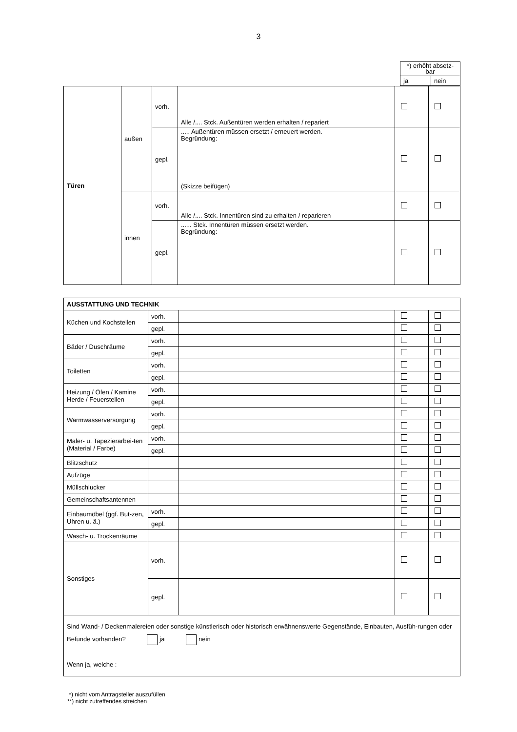3
| *) erhöht absetz- bar | |
| ja | nein |
| Türen | außen | vorh. | Alle /.... Stck. Außentüren werden erhalten / repariert | | |
| | | gepl. | ..... Außentüren müssen ersetzt / erneuert werden. Begründung: (Skizze beifügen) | | |
| | innen | vorh. | Alle /.... Stck. Innentüren sind zu erhalten / reparieren | | |
| | | gepl. | ...... Stck. Innentüren müssen ersetzt werden. Begründung: | | |
| AUSSTATTUNG UND TECHNIK | | | | |
| Küchen und Kochstellen | vorh. | | | |
| | gepl. | | | |
| Bäder / Duschräume | vorh. | | | |
| | gepl. | | | |
| Toiletten | vorh. | | | |
| | gepl. | | | |
| Heizung / Öfen / Kamine Herde / Feuerstellen | vorh. | | | |
| | gepl. | | | |
| Warmwasserversorgung | vorh. | | | |
| | gepl. | | | |
| Maler- u. Tapezierarbei-ten (Material / Farbe) | vorh. | | | |
| | gepl. | | | |
| Blitzschutz | | | | |
| Aufzüge | | | | |
| Müllschlucker | | | | |
| Gemeinschaftsantennen | | | | |
| Einbaumöbel (ggf. But-zen, Uhren u. ä.) | vorh. | | | |
| | gepl. | | | |
| Wasch- u. Trockenräume | | | | |
| Sonstiges | vorh. | | | |
| | gepl. | | | |
| Sind Wand- / Deckenmalereien oder sonstige künstlerisch oder historisch erwähnenswerte Gegenstände, Einbauten, Ausfüh-rungen oder Befunde vorhanden? ja nein Wenn ja, welche : | | | | |
*) nicht vom Antragsteller auszufüllen
**) nicht zutreffendes streichen